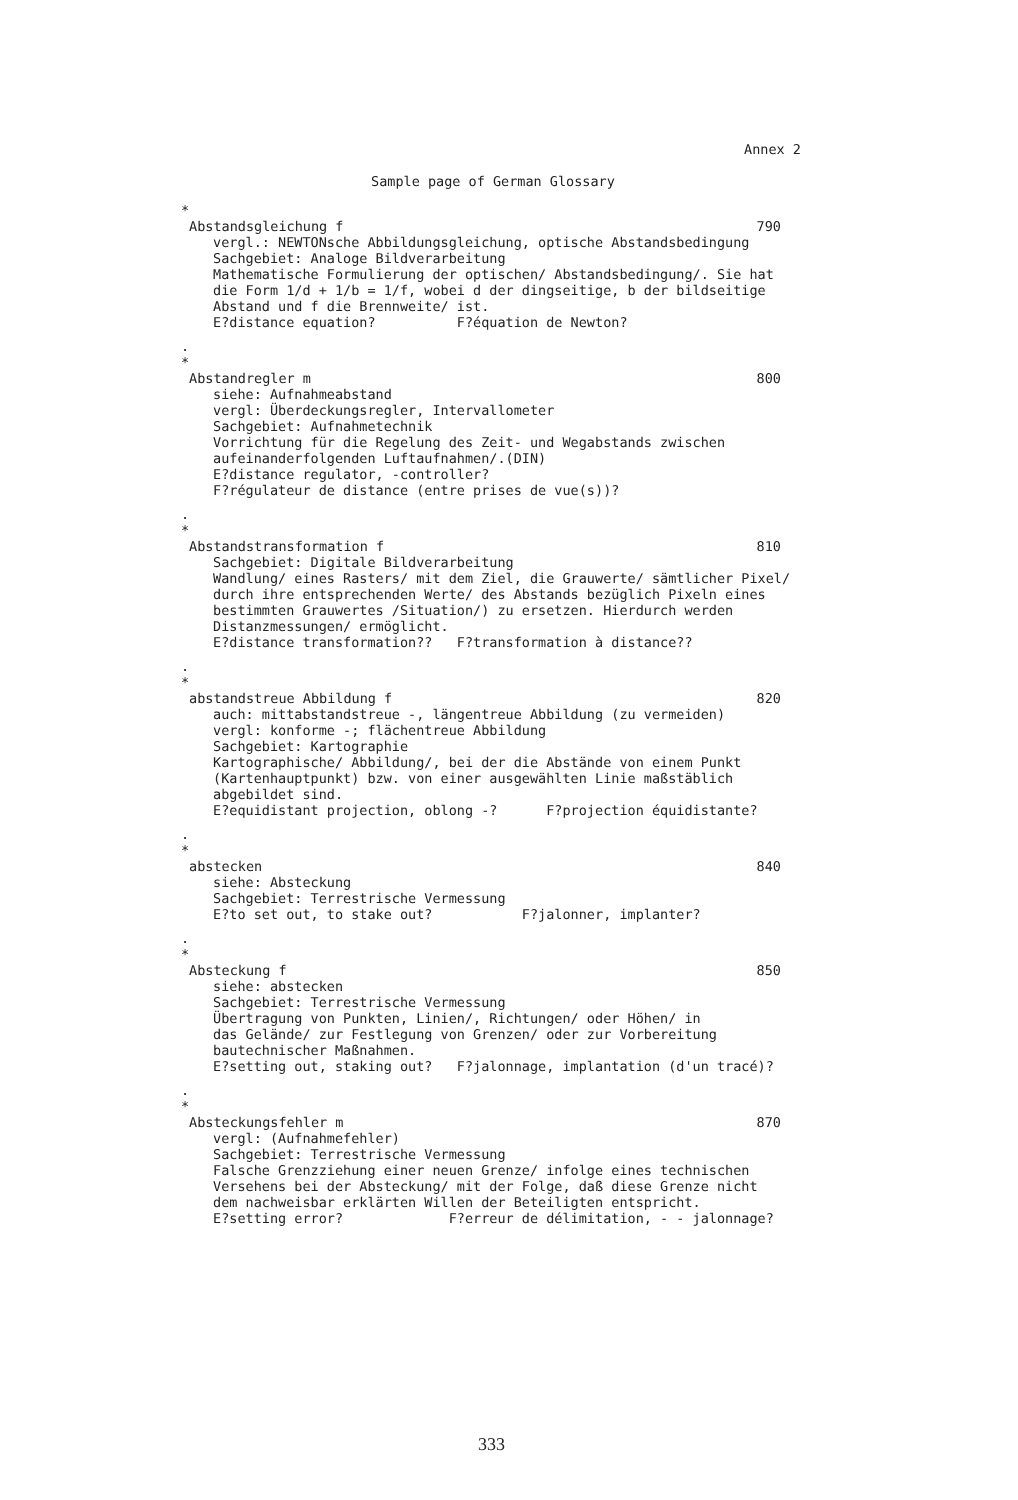Annex 2
Sample page of German Glossary
*
Abstandsgleichung f 790
vergl.: NEWTONsche Abbildungsgleichung, optische Abstandsbedingung Sachgebiet: Analoge Bildverarbeitung Mathematische Formulierung der optischen/ Abstandsbedingung/. Sie hat die Form 1/d + 1/b = 1/f, wobei d der dingseitige, b der bildseitige Abstand und f die Brennweite/ ist. E?distance equation? F?équation de Newton?
.
*
Abstandregler m 800
siehe: Aufnahmeabstand vergl: Überdeckungsregler, Intervallometer Sachgebiet: Aufnahmetechnik Vorrichtung für die Regelung des Zeit- und Wegabstands zwischen aufeinanderfolgenden Luftaufnahmen/.(DIN) E?distance regulator, -controller? F?régulateur de distance (entre prises de vue(s))?
.
*
Abstandstransformation f 810
Sachgebiet: Digitale Bildverarbeitung Wandlung/ eines Rasters/ mit dem Ziel, die Grauwerte/ sämtlicher Pixel/ durch ihre entsprechenden Werte/ des Abstands bezüglich Pixeln eines bestimmten Grauwertes /Situation/) zu ersetzen. Hierdurch werden Distanzmessungen/ ermöglicht. E?distance transformation?? F?transformation à distance??
.
*
abstandstreue Abbildung f 820
auch: mittabstandstreue -, längentreue Abbildung (zu vermeiden) vergl: konforme -; flächentreue Abbildung Sachgebiet: Kartographie Kartographische/ Abbildung/, bei der die Abstände von einem Punkt (Kartenhauptpunkt) bzw. von einer ausgewählten Linie maßstäblich abgebildet sind. E?equidistant projection, oblong -? F?projection équidistante?
.
*
abstecken 840
siehe: Absteckung Sachgebiet: Terrestrische Vermessung E?to set out, to stake out? F?jalonner, implanter?
.
*
Absteckung f 850
siehe: abstecken Sachgebiet: Terrestrische Vermessung Übertragung von Punkten, Linien/, Richtungen/ oder Höhen/ in das Gelände/ zur Festlegung von Grenzen/ oder zur Vorbereitung bautechnischer Maßnahmen. E?setting out, staking out? F?jalonnage, implantation (d'un tracé)?
.
*
Absteckungsfehler m 870
vergl: (Aufnahmefehler) Sachgebiet: Terrestrische Vermessung Falsche Grenzziehung einer neuen Grenze/ infolge eines technischen Versehens bei der Absteckung/ mit der Folge, daß diese Grenze nicht dem nachweisbar erklärten Willen der Beteiligten entspricht. E?setting error? F?erreur de délimitation, - - jalonnage?
333